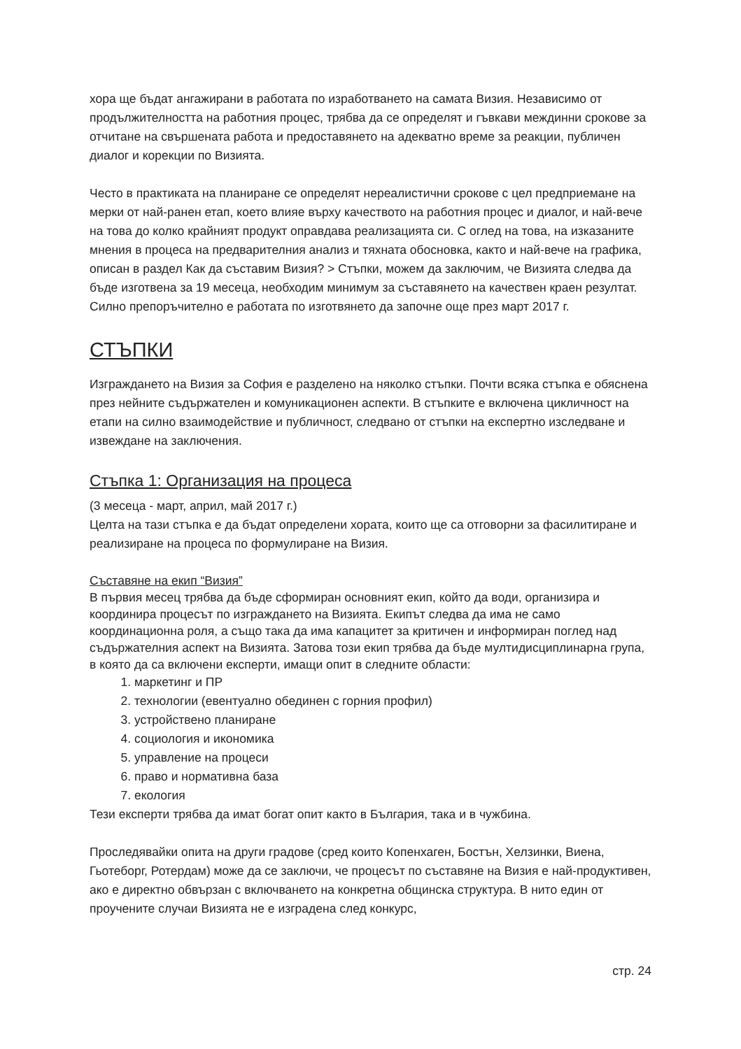хора ще бъдат ангажирани в работата по изработването на самата Визия. Независимо от продължителността на работния процес, трябва да се определят и гъвкави междинни срокове за отчитане на свършената работа и предоставянето на адекватно време за реакции, публичен диалог и корекции по Визията.
Често в практиката на планиране се определят нереалистични срокове с цел предприемане на мерки от най-ранен етап, което влияе върху качеството на работния процес и диалог, и най-вече на това до колко крайният продукт оправдава реализацията си. С оглед на това, на изказаните мнения в процеса на предварителния анализ и тяхната обосновка, както и най-вече на графика, описан в раздел Как да съставим Визия? > Стъпки, можем да заключим, че Визията следва да бъде изготвена за 19 месеца, необходим минимум за съставянето на качествен краен резултат. Силно препоръчително е работата по изготвянето да започне още през март 2017 г.
СТЪПКИ
Изграждането на Визия за София е разделено на няколко стъпки. Почти всяка стъпка е обяснена през нейните съдържателен и комуникационен аспекти. В стъпките е включена цикличност на етапи на силно взаимодействие и публичност, следвано от стъпки на експертно изследване и извеждане на заключения.
Стъпка 1: Организация на процеса
(3 месеца - март, април, май 2017 г.)
Целта на тази стъпка е да бъдат определени хората, които ще са отговорни за фасилитиране и реализиране на процеса по формулиране на Визия.
Съставяне на екип “Визия”
В първия месец трябва да бъде сформиран основният екип, който да води, организира и координира процесът по изграждането на Визията. Екипът следва да има не само координационна роля, а също така да има капацитет за критичен и информиран поглед над съдържателния аспект на Визията. Затова този екип трябва да бъде мултидисциплинарна група, в която да са включени експерти, имащи опит в следните области:
1. маркетинг и ПР
2. технологии (евентуално обединен с горния профил)
3. устройствено планиране
4. социология и икономика
5. управление на процеси
6. право и нормативна база
7. екология
Тези експерти трябва да имат богат опит както в България, така и в чужбина.
Проследявайки опита на други градове (сред които Копенхаген, Бостън, Хелзинки, Виена, Гьотеборг, Ротердам) може да се заключи, че процесът по съставяне на Визия е най-продуктивен, ако е директно обвързан с включването на конкретна общинска структура. В нито един от проучените случаи Визията не е изградена след конкурс,
стр. 24